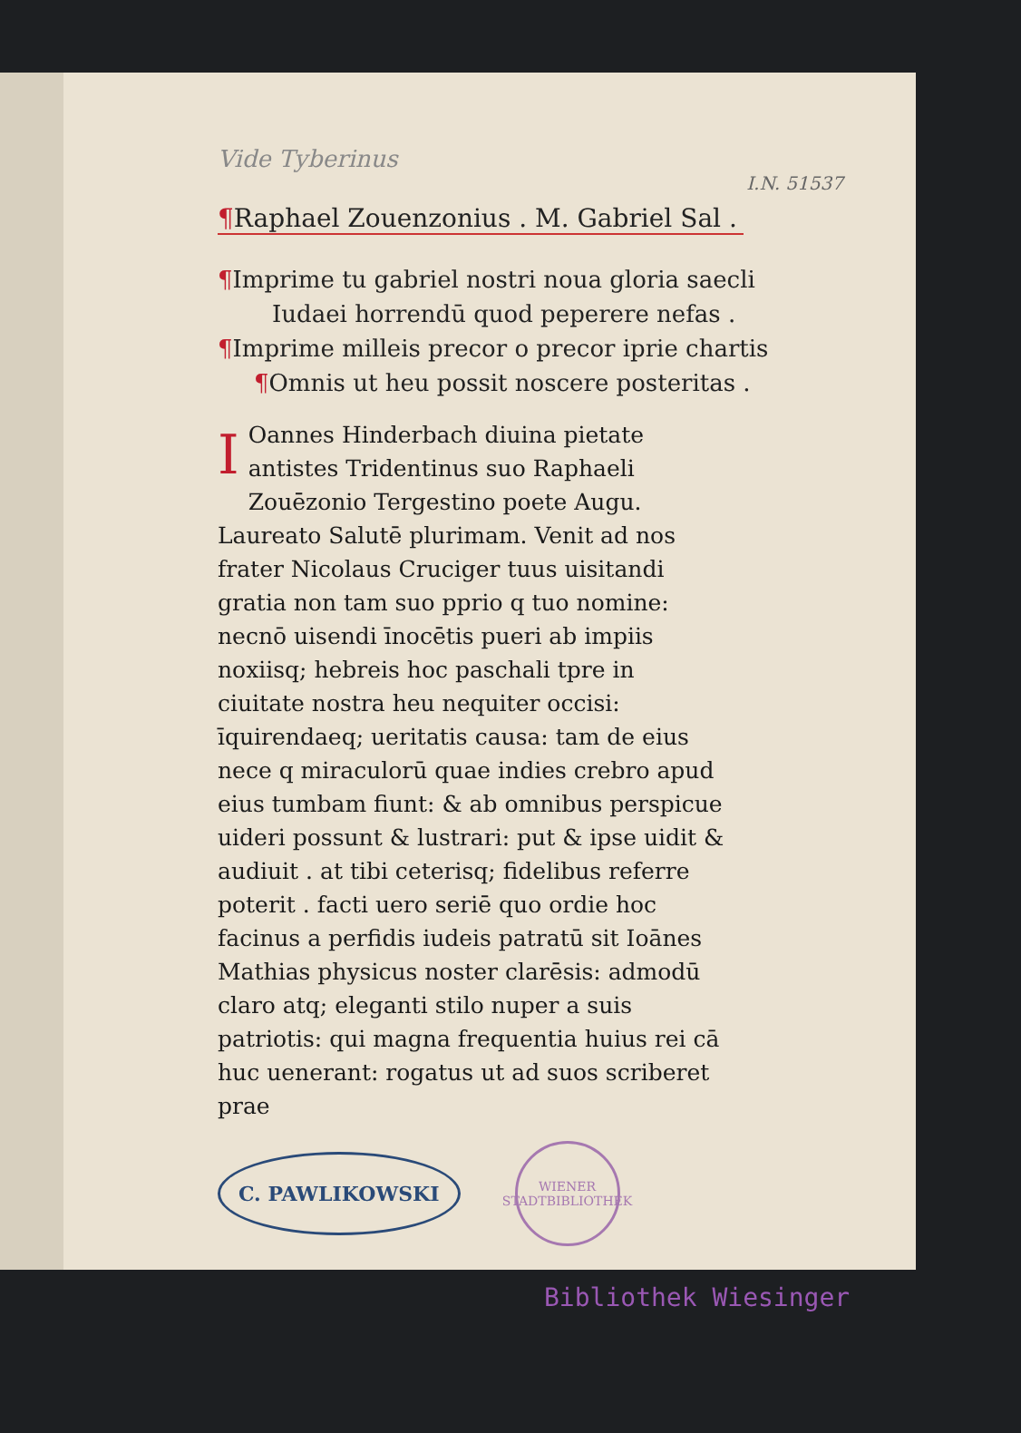Vide Tyberinus
I.N. 51537
¶Raphael Zouenzonius . M. Gabriel Sal .
¶Imprime tu gabriel nostri noua gloria saecli
Iudaei horrendū quod peperere nefas .
¶Imprime milleis precor o precor iprie chartis
¶Omnis ut heu possit noscere posteritas .
IOannes Hinderbach diuina pietate antistes Tridentinus suo Raphaeli Zouēzonio Tergestino poete Augu. Laureato Salutē plurimam. Venit ad nos frater Nicolaus Cruciger tuus uisitandi gratia non tam suo pprio q tuo nomine: necnō uisendi īnocētis pueri ab impiis noxiisq; hebreis hoc paschali tpre in ciuitate nostra heu nequiter occisi: īquirendaeq; ueritatis causa: tam de eius nece q miraculorū quae indies crebro apud eius tumbam fiunt: & ab omnibus perspicue uideri possunt & lustrari: put & ipse uidit & audiuit . at tibi ceterisq; fidelibus referre poterit . facti uero seriē quo ordie hoc facinus a perfidis iudeis patratū sit Ioānes Mathias physicus noster clarēsis: admodū claro atq; eleganti stilo nuper a suis patriotis: qui magna frequentia huius rei cā huc uenerant: rogatus ut ad suos scriberet prae
C. PAWLIKOWSKI
WIENER STADTBIBLIOTHEK
Bibliothek Wiesinger